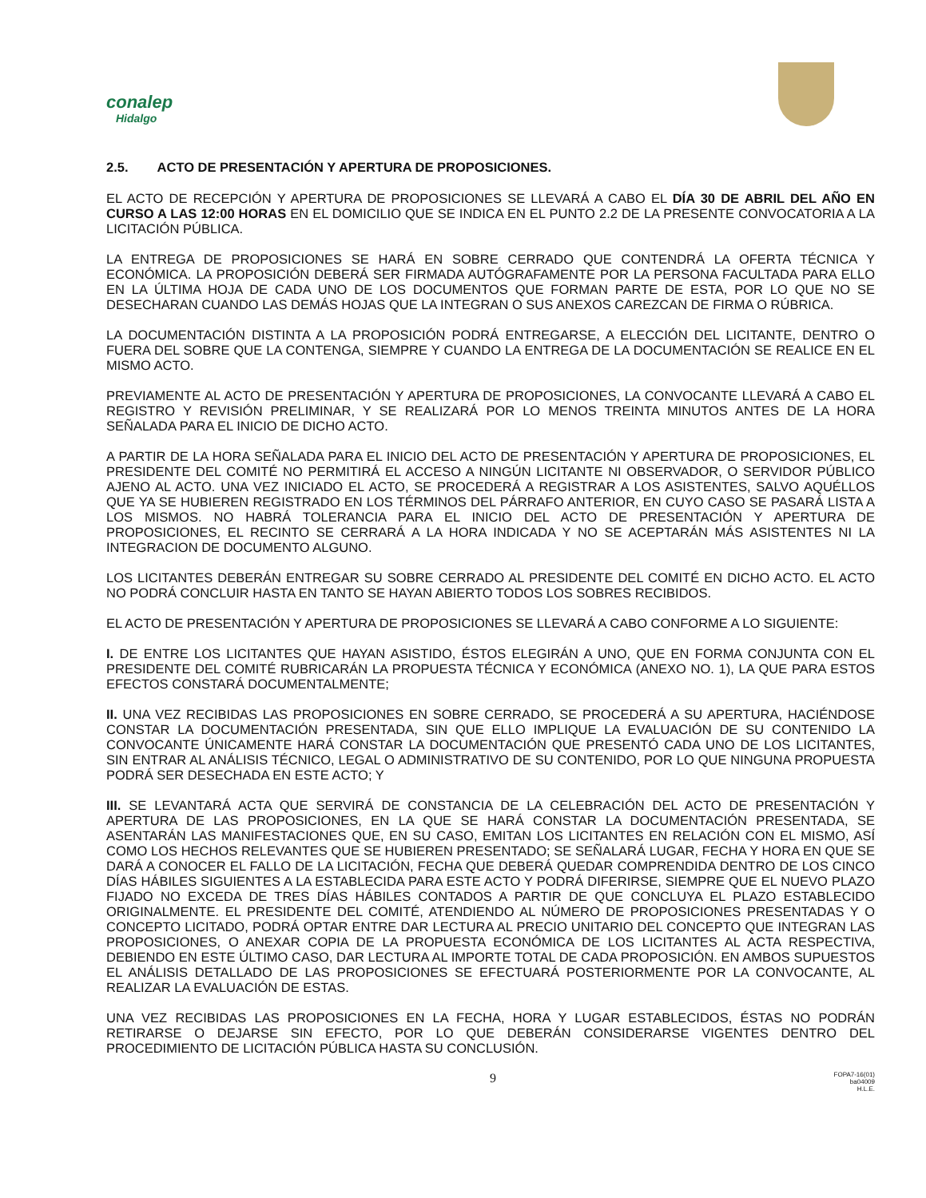conalep
Hidalgo
2.5. ACTO DE PRESENTACIÓN Y APERTURA DE PROPOSICIONES.
EL ACTO DE RECEPCIÓN Y APERTURA DE PROPOSICIONES SE LLEVARÁ A CABO EL DÍA 30 DE ABRIL DEL AÑO EN CURSO A LAS 12:00 HORAS EN EL DOMICILIO QUE SE INDICA EN EL PUNTO 2.2 DE LA PRESENTE CONVOCATORIA A LA LICITACIÓN PÚBLICA.
LA ENTREGA DE PROPOSICIONES SE HARÁ EN SOBRE CERRADO QUE CONTENDRÁ LA OFERTA TÉCNICA Y ECONÓMICA. LA PROPOSICIÓN DEBERÁ SER FIRMADA AUTÓGRAFAMENTE POR LA PERSONA FACULTADA PARA ELLO EN LA ÚLTIMA HOJA DE CADA UNO DE LOS DOCUMENTOS QUE FORMAN PARTE DE ESTA, POR LO QUE NO SE DESECHARAN CUANDO LAS DEMÁS HOJAS QUE LA INTEGRAN O SUS ANEXOS CAREZCAN DE FIRMA O RÚBRICA.
LA DOCUMENTACIÓN DISTINTA A LA PROPOSICIÓN PODRÁ ENTREGARSE, A ELECCIÓN DEL LICITANTE, DENTRO O FUERA DEL SOBRE QUE LA CONTENGA, SIEMPRE Y CUANDO LA ENTREGA DE LA DOCUMENTACIÓN SE REALICE EN EL MISMO ACTO.
PREVIAMENTE AL ACTO DE PRESENTACIÓN Y APERTURA DE PROPOSICIONES, LA CONVOCANTE LLEVARÁ A CABO EL REGISTRO Y REVISIÓN PRELIMINAR, Y SE REALIZARÁ POR LO MENOS TREINTA MINUTOS ANTES DE LA HORA SEÑALADA PARA EL INICIO DE DICHO ACTO.
A PARTIR DE LA HORA SEÑALADA PARA EL INICIO DEL ACTO DE PRESENTACIÓN Y APERTURA DE PROPOSICIONES, EL PRESIDENTE DEL COMITÉ NO PERMITIRÁ EL ACCESO A NINGÚN LICITANTE NI OBSERVADOR, O SERVIDOR PÚBLICO AJENO AL ACTO. UNA VEZ INICIADO EL ACTO, SE PROCEDERÁ A REGISTRAR A LOS ASISTENTES, SALVO AQUÉLLOS QUE YA SE HUBIEREN REGISTRADO EN LOS TÉRMINOS DEL PÁRRAFO ANTERIOR, EN CUYO CASO SE PASARÁ LISTA A LOS MISMOS. NO HABRÁ TOLERANCIA PARA EL INICIO DEL ACTO DE PRESENTACIÓN Y APERTURA DE PROPOSICIONES, EL RECINTO SE CERRARÁ A LA HORA INDICADA Y NO SE ACEPTARÁN MÁS ASISTENTES NI LA INTEGRACION DE DOCUMENTO ALGUNO.
LOS LICITANTES DEBERÁN ENTREGAR SU SOBRE CERRADO AL PRESIDENTE DEL COMITÉ EN DICHO ACTO. EL ACTO NO PODRÁ CONCLUIR HASTA EN TANTO SE HAYAN ABIERTO TODOS LOS SOBRES RECIBIDOS.
EL ACTO DE PRESENTACIÓN Y APERTURA DE PROPOSICIONES SE LLEVARÁ A CABO CONFORME A LO SIGUIENTE:
I. DE ENTRE LOS LICITANTES QUE HAYAN ASISTIDO, ÉSTOS ELEGIRÁN A UNO, QUE EN FORMA CONJUNTA CON EL PRESIDENTE DEL COMITÉ RUBRICARÁN LA PROPUESTA TÉCNICA Y ECONÓMICA (ANEXO NO. 1), LA QUE PARA ESTOS EFECTOS CONSTARÁ DOCUMENTALMENTE;
II. UNA VEZ RECIBIDAS LAS PROPOSICIONES EN SOBRE CERRADO, SE PROCEDERÁ A SU APERTURA, HACIÉNDOSE CONSTAR LA DOCUMENTACIÓN PRESENTADA, SIN QUE ELLO IMPLIQUE LA EVALUACIÓN DE SU CONTENIDO LA CONVOCANTE ÚNICAMENTE HARÁ CONSTAR LA DOCUMENTACIÓN QUE PRESENTÓ CADA UNO DE LOS LICITANTES, SIN ENTRAR AL ANÁLISIS TÉCNICO, LEGAL O ADMINISTRATIVO DE SU CONTENIDO, POR LO QUE NINGUNA PROPUESTA PODRÁ SER DESECHADA EN ESTE ACTO; Y
III. SE LEVANTARÁ ACTA QUE SERVIRÁ DE CONSTANCIA DE LA CELEBRACIÓN DEL ACTO DE PRESENTACIÓN Y APERTURA DE LAS PROPOSICIONES, EN LA QUE SE HARÁ CONSTAR LA DOCUMENTACIÓN PRESENTADA, SE ASENTARÁN LAS MANIFESTACIONES QUE, EN SU CASO, EMITAN LOS LICITANTES EN RELACIÓN CON EL MISMO, ASÍ COMO LOS HECHOS RELEVANTES QUE SE HUBIEREN PRESENTADO; SE SEÑALARÁ LUGAR, FECHA Y HORA EN QUE SE DARÁ A CONOCER EL FALLO DE LA LICITACIÓN, FECHA QUE DEBERÁ QUEDAR COMPRENDIDA DENTRO DE LOS CINCO DÍAS HÁBILES SIGUIENTES A LA ESTABLECIDA PARA ESTE ACTO Y PODRÁ DIFERIRSE, SIEMPRE QUE EL NUEVO PLAZO FIJADO NO EXCEDA DE TRES DÍAS HÁBILES CONTADOS A PARTIR DE QUE CONCLUYA EL PLAZO ESTABLECIDO ORIGINALMENTE. EL PRESIDENTE DEL COMITÉ, ATENDIENDO AL NÚMERO DE PROPOSICIONES PRESENTADAS Y O CONCEPTO LICITADO, PODRÁ OPTAR ENTRE DAR LECTURA AL PRECIO UNITARIO DEL CONCEPTO QUE INTEGRAN LAS PROPOSICIONES, O ANEXAR COPIA DE LA PROPUESTA ECONÓMICA DE LOS LICITANTES AL ACTA RESPECTIVA, DEBIENDO EN ESTE ÚLTIMO CASO, DAR LECTURA AL IMPORTE TOTAL DE CADA PROPOSICIÓN. EN AMBOS SUPUESTOS EL ANÁLISIS DETALLADO DE LAS PROPOSICIONES SE EFECTUARÁ POSTERIORMENTE POR LA CONVOCANTE, AL REALIZAR LA EVALUACIÓN DE ESTAS.
UNA VEZ RECIBIDAS LAS PROPOSICIONES EN LA FECHA, HORA Y LUGAR ESTABLECIDOS, ÉSTAS NO PODRÁN RETIRARSE O DEJARSE SIN EFECTO, POR LO QUE DEBERÁN CONSIDERARSE VIGENTES DENTRO DEL PROCEDIMIENTO DE LICITACIÓN PÚBLICA HASTA SU CONCLUSIÓN.
9
FOPA7-16(01)
ba04009
H.L.E.